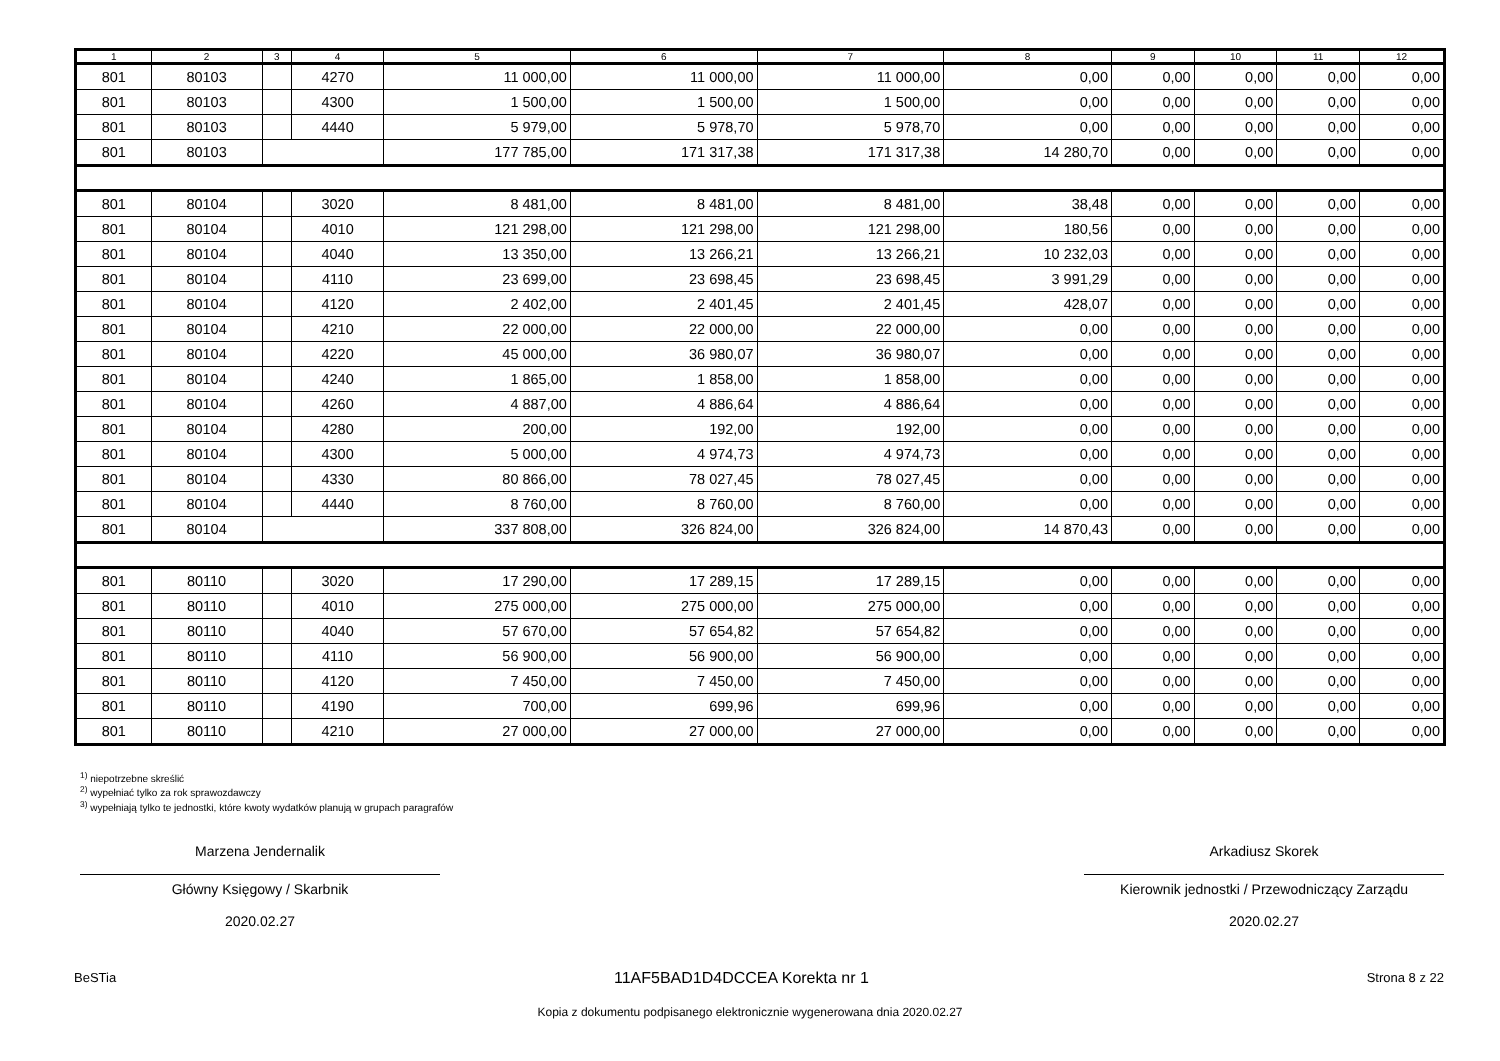| 1 | 2 | 3 | 4 | 5 | 6 | 7 | 8 | 9 | 10 | 11 | 12 |
| --- | --- | --- | --- | --- | --- | --- | --- | --- | --- | --- | --- |
| 801 | 80103 | | 4270 | 11 000,00 | 11 000,00 | 11 000,00 | 0,00 | 0,00 | 0,00 | 0,00 | 0,00 |
| 801 | 80103 | | 4300 | 1 500,00 | 1 500,00 | 1 500,00 | 0,00 | 0,00 | 0,00 | 0,00 | 0,00 |
| 801 | 80103 | | 4440 | 5 979,00 | 5 978,70 | 5 978,70 | 0,00 | 0,00 | 0,00 | 0,00 | 0,00 |
| 801 | 80103 | | | 177 785,00 | 171 317,38 | 171 317,38 | 14 280,70 | 0,00 | 0,00 | 0,00 | 0,00 |
| 801 | 80104 | | 3020 | 8 481,00 | 8 481,00 | 8 481,00 | 38,48 | 0,00 | 0,00 | 0,00 | 0,00 |
| 801 | 80104 | | 4010 | 121 298,00 | 121 298,00 | 121 298,00 | 180,56 | 0,00 | 0,00 | 0,00 | 0,00 |
| 801 | 80104 | | 4040 | 13 350,00 | 13 266,21 | 13 266,21 | 10 232,03 | 0,00 | 0,00 | 0,00 | 0,00 |
| 801 | 80104 | | 4110 | 23 699,00 | 23 698,45 | 23 698,45 | 3 991,29 | 0,00 | 0,00 | 0,00 | 0,00 |
| 801 | 80104 | | 4120 | 2 402,00 | 2 401,45 | 2 401,45 | 428,07 | 0,00 | 0,00 | 0,00 | 0,00 |
| 801 | 80104 | | 4210 | 22 000,00 | 22 000,00 | 22 000,00 | 0,00 | 0,00 | 0,00 | 0,00 | 0,00 |
| 801 | 80104 | | 4220 | 45 000,00 | 36 980,07 | 36 980,07 | 0,00 | 0,00 | 0,00 | 0,00 | 0,00 |
| 801 | 80104 | | 4240 | 1 865,00 | 1 858,00 | 1 858,00 | 0,00 | 0,00 | 0,00 | 0,00 | 0,00 |
| 801 | 80104 | | 4260 | 4 887,00 | 4 886,64 | 4 886,64 | 0,00 | 0,00 | 0,00 | 0,00 | 0,00 |
| 801 | 80104 | | 4280 | 200,00 | 192,00 | 192,00 | 0,00 | 0,00 | 0,00 | 0,00 | 0,00 |
| 801 | 80104 | | 4300 | 5 000,00 | 4 974,73 | 4 974,73 | 0,00 | 0,00 | 0,00 | 0,00 | 0,00 |
| 801 | 80104 | | 4330 | 80 866,00 | 78 027,45 | 78 027,45 | 0,00 | 0,00 | 0,00 | 0,00 | 0,00 |
| 801 | 80104 | | 4440 | 8 760,00 | 8 760,00 | 8 760,00 | 0,00 | 0,00 | 0,00 | 0,00 | 0,00 |
| 801 | 80104 | | | 337 808,00 | 326 824,00 | 326 824,00 | 14 870,43 | 0,00 | 0,00 | 0,00 | 0,00 |
| 801 | 80110 | | 3020 | 17 290,00 | 17 289,15 | 17 289,15 | 0,00 | 0,00 | 0,00 | 0,00 | 0,00 |
| 801 | 80110 | | 4010 | 275 000,00 | 275 000,00 | 275 000,00 | 0,00 | 0,00 | 0,00 | 0,00 | 0,00 |
| 801 | 80110 | | 4040 | 57 670,00 | 57 654,82 | 57 654,82 | 0,00 | 0,00 | 0,00 | 0,00 | 0,00 |
| 801 | 80110 | | 4110 | 56 900,00 | 56 900,00 | 56 900,00 | 0,00 | 0,00 | 0,00 | 0,00 | 0,00 |
| 801 | 80110 | | 4120 | 7 450,00 | 7 450,00 | 7 450,00 | 0,00 | 0,00 | 0,00 | 0,00 | 0,00 |
| 801 | 80110 | | 4190 | 700,00 | 699,96 | 699,96 | 0,00 | 0,00 | 0,00 | 0,00 | 0,00 |
| 801 | 80110 | | 4210 | 27 000,00 | 27 000,00 | 27 000,00 | 0,00 | 0,00 | 0,00 | 0,00 | 0,00 |
<sup>1)</sup> niepotrzebne skreślić
<sup>2)</sup> wypełniać tylko za rok sprawozdawczy
<sup>3)</sup> wypełniają tylko te jednostki, które kwoty wydatków planują w grupach paragrafów
Marzena Jendernalik
Główny Księgowy / Skarbnik
2020.02.27
Arkadiusz Skorek
Kierownik jednostki / Przewodniczący Zarządu
2020.02.27
BeSTia 11AF5BAD1D4DCCEA Korekta nr 1 Strona 8 z 22
Kopia z dokumentu podpisanego elektronicznie wygenerowana dnia 2020.02.27